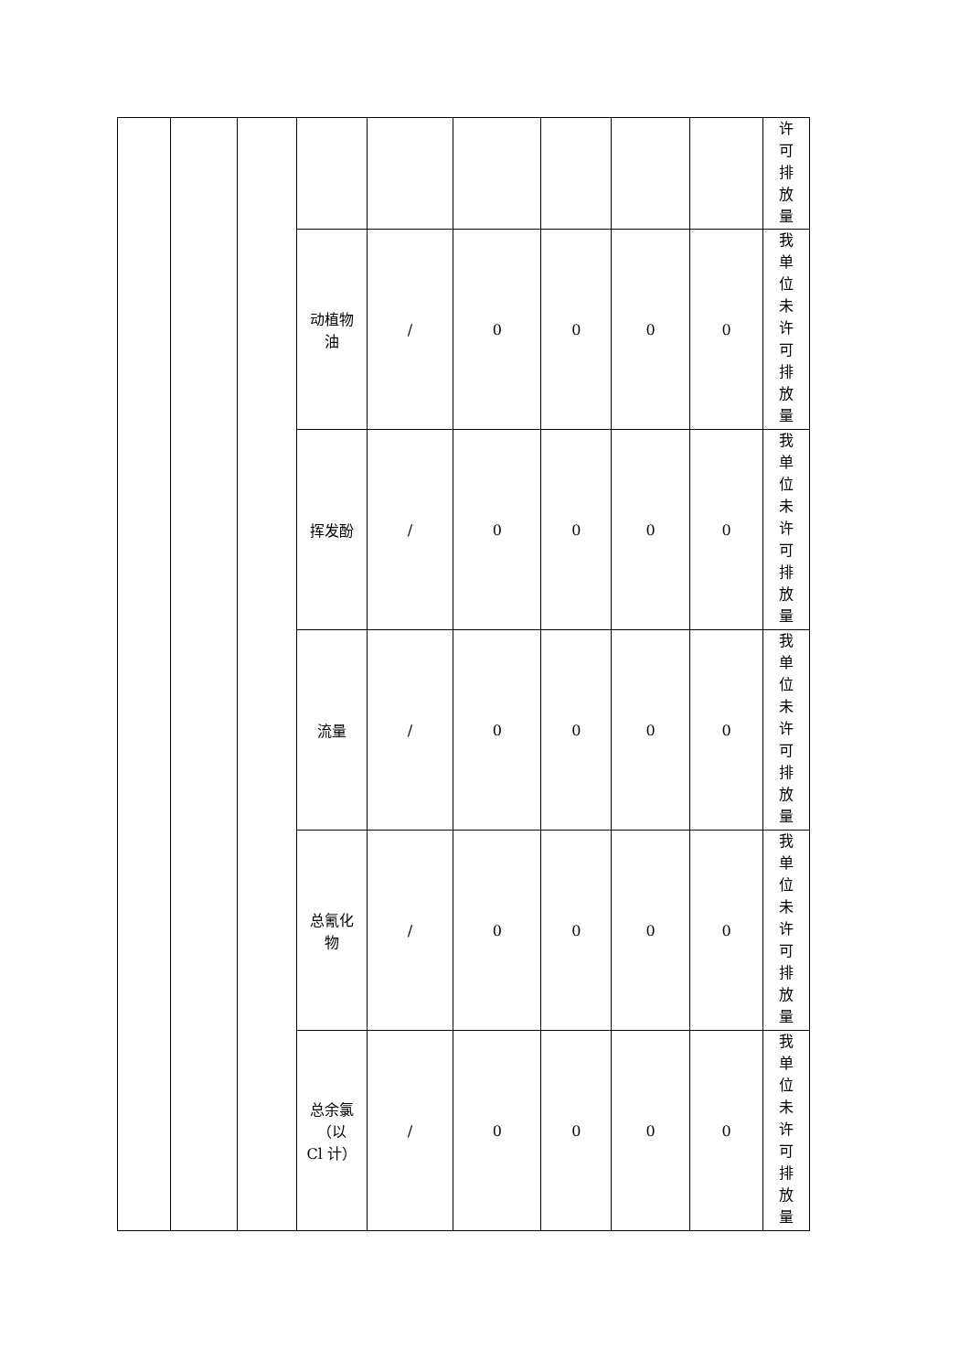| | | | | | | | | | 许 可 排 放 量 |
| | | | 动植物 油 | / | 0 | 0 | 0 | 0 | 我 单 位 未 许 可 排 放 量 |
| | | | 挥发酚 | / | 0 | 0 | 0 | 0 | 我 单 位 未 许 可 排 放 量 |
| | | | 流量 | / | 0 | 0 | 0 | 0 | 我 单 位 未 许 可 排 放 量 |
| | | | 总氰化 物 | / | 0 | 0 | 0 | 0 | 我 单 位 未 许 可 排 放 量 |
| | | | 总余氯 （以 Cl 计） | / | 0 | 0 | 0 | 0 | 我 单 位 未 许 可 排 放 量 |